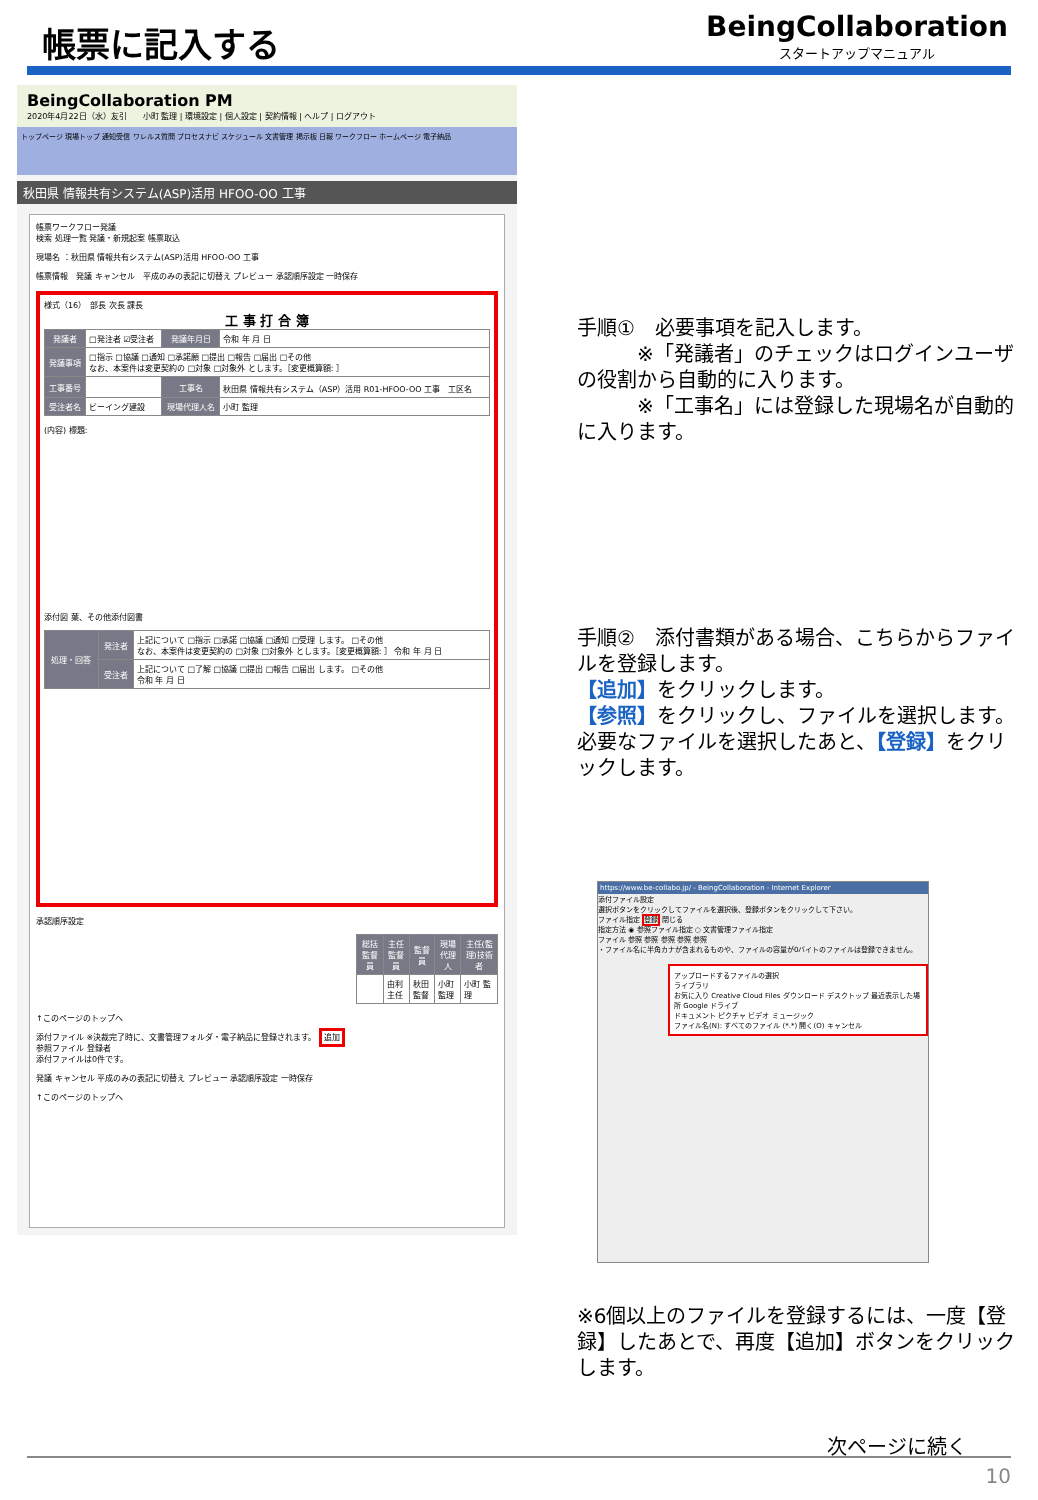帳票に記入する
BeingCollaboration
スタートアップマニュアル
BeingCollaboration PM
2020年4月22日（水）友引　　小町 監理 | 環境設定 | 個人設定 | 契約情報 | ヘルプ | ログアウト
トップページ 現場トップ 通知受信 ワレルス質問 プロセスナビ スケジュール 文書管理 掲示板 日報 ワークフロー ホームページ 電子納品
秋田県 情報共有システム(ASP)活用 HFOO-OO 工事
帳票ワークフロー発議
検索 処理一覧 発議・新規起案 帳票取込
現場名 ：秋田県 情報共有システム(ASP)活用 HFOO-OO 工事
帳票情報　発議 キャンセル　平成のみの表記に切替え プレビュー 承認順序設定 一時保存
様式（16）　部長 次長 課長
工 事 打 合 簿
| 発議者 | □発注者 ☑受注者 | 発議年月日 | 令和 年 月 日 |
| 発議事項 | □指示 □協議 □通知 □承諾願 □提出 □報告 □届出 □その他 なお、本案件は変更契約の □対象 □対象外 とします。［変更概算額: ］ | | |
| 工事番号 | | 工事名 | 秋田県 情報共有システム（ASP）活用 R01-HFOO-OO 工事 工区名 |
| 受注者名 | ビーイング建設 | 現場代理人名 | 小町 監理 |
(内容) 標題:
添付図 葉、その他添付図書
| 処理・回答 | 発注者 | 上記について □指示 □承諾 □協議 □通知 □受理 します。 □その他 なお、本案件は変更契約の □対象 □対象外 とします。［変更概算額: ］ 令和 年 月 日 |
| | 受注者 | 上記について □了解 □協議 □提出 □報告 □届出 します。 □その他 令和 年 月 日 |
承認順序設定
| 総括監督員 | 主任監督員 | 監督員 | 現場代理人 | 主任(監理)技術者 |
| --- | --- | --- | --- | --- |
| | 由利 主任 | 秋田 監督 | 小町 監理 | 小町 監理 |
↑このページのトップへ
添付ファイル ※決裁完了時に、文書管理フォルダ・電子納品に登録されます。 追加
参照ファイル 登録者
添付ファイルは0件です。
発議 キャンセル 平成のみの表記に切替え プレビュー 承認順序設定 一時保存
↑このページのトップへ
手順①　必要事項を記入します。
　　　※「発議者」のチェックはログインユーザの役割から自動的に入ります。
　　　※「工事名」には登録した現場名が自動的に入ります。
手順②　添付書類がある場合、こちらからファイルを登録します。
【追加】をクリックします。
【参照】をクリックし、ファイルを選択します。
必要なファイルを選択したあと、【登録】をクリックします。
https://www.be-collabo.jp/ - BeingCollaboration - Internet Explorer
添付ファイル設定
選択ボタンをクリックしてファイルを選択後、登録ボタンをクリックして下さい。
ファイル指定 登録 閉じる
指定方法 ◉ 参照ファイル指定 ○ 文書管理ファイル指定
ファイル 参照 参照 参照 参照 参照
・ファイル名に半角カナが含まれるものや、ファイルの容量が0バイトのファイルは登録できません。
アップロードするファイルの選択
ライブラリ
お気に入り Creative Cloud Files ダウンロード デスクトップ 最近表示した場所 Google ドライブ
ドキュメント ピクチャ ビデオ ミュージック
ファイル名(N): すべてのファイル (*.*) 開く(O) キャンセル
※6個以上のファイルを登録するには、一度【登録】したあとで、再度【追加】ボタンをクリックします。
次ページに続く
10